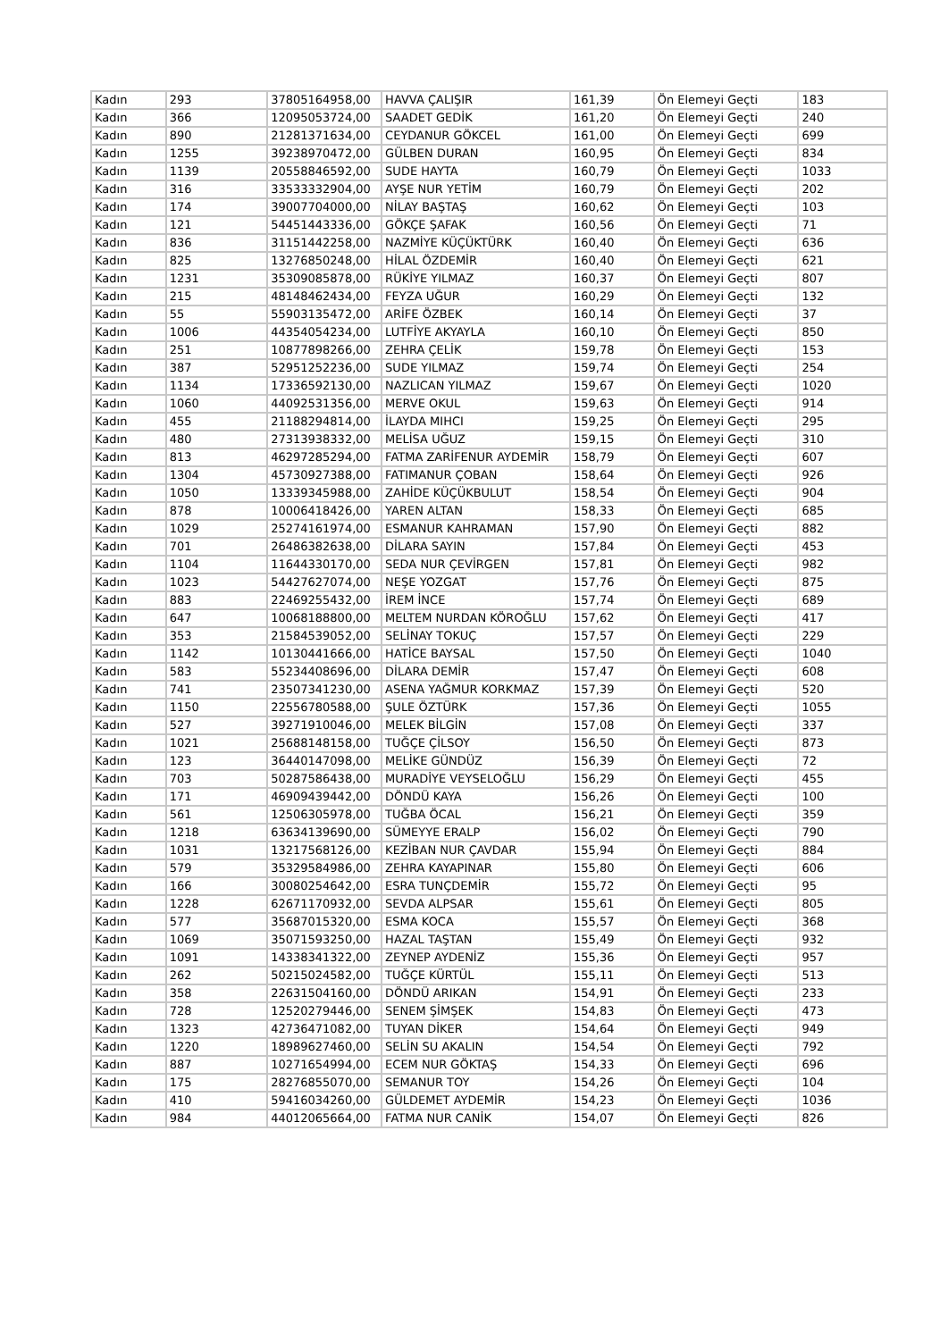| Kadın | 293 | 37805164958,00 | HAVVA ÇALIŞIR | 161,39 | Ön Elemeyi Geçti | 183 |
| Kadın | 366 | 12095053724,00 | SAADET GEDİK | 161,20 | Ön Elemeyi Geçti | 240 |
| Kadın | 890 | 21281371634,00 | CEYDANUR GÖKCEL | 161,00 | Ön Elemeyi Geçti | 699 |
| Kadın | 1255 | 39238970472,00 | GÜLBEN DURAN | 160,95 | Ön Elemeyi Geçti | 834 |
| Kadın | 1139 | 20558846592,00 | SUDE HAYTA | 160,79 | Ön Elemeyi Geçti | 1033 |
| Kadın | 316 | 33533332904,00 | AYŞE NUR YETİM | 160,79 | Ön Elemeyi Geçti | 202 |
| Kadın | 174 | 39007704000,00 | NİLAY BAŞTAŞ | 160,62 | Ön Elemeyi Geçti | 103 |
| Kadın | 121 | 54451443336,00 | GÖKÇE ŞAFAK | 160,56 | Ön Elemeyi Geçti | 71 |
| Kadın | 836 | 31151442258,00 | NAZMİYE KÜÇÜKTÜRK | 160,40 | Ön Elemeyi Geçti | 636 |
| Kadın | 825 | 13276850248,00 | HİLAL ÖZDEMİR | 160,40 | Ön Elemeyi Geçti | 621 |
| Kadın | 1231 | 35309085878,00 | RÜKİYE YILMAZ | 160,37 | Ön Elemeyi Geçti | 807 |
| Kadın | 215 | 48148462434,00 | FEYZA UĞUR | 160,29 | Ön Elemeyi Geçti | 132 |
| Kadın | 55 | 55903135472,00 | ARİFE ÖZBEK | 160,14 | Ön Elemeyi Geçti | 37 |
| Kadın | 1006 | 44354054234,00 | LUTFİYE AKYAYLA | 160,10 | Ön Elemeyi Geçti | 850 |
| Kadın | 251 | 10877898266,00 | ZEHRA ÇELİK | 159,78 | Ön Elemeyi Geçti | 153 |
| Kadın | 387 | 52951252236,00 | SUDE YILMAZ | 159,74 | Ön Elemeyi Geçti | 254 |
| Kadın | 1134 | 17336592130,00 | NAZLICAN YILMAZ | 159,67 | Ön Elemeyi Geçti | 1020 |
| Kadın | 1060 | 44092531356,00 | MERVE OKUL | 159,63 | Ön Elemeyi Geçti | 914 |
| Kadın | 455 | 21188294814,00 | İLAYDA MIHCI | 159,25 | Ön Elemeyi Geçti | 295 |
| Kadın | 480 | 27313938332,00 | MELİSA UĞUZ | 159,15 | Ön Elemeyi Geçti | 310 |
| Kadın | 813 | 46297285294,00 | FATMA ZARİFENUR AYDEMİR | 158,79 | Ön Elemeyi Geçti | 607 |
| Kadın | 1304 | 45730927388,00 | FATIMANUR ÇOBAN | 158,64 | Ön Elemeyi Geçti | 926 |
| Kadın | 1050 | 13339345988,00 | ZAHİDE KÜÇÜKBULUT | 158,54 | Ön Elemeyi Geçti | 904 |
| Kadın | 878 | 10006418426,00 | YAREN ALTAN | 158,33 | Ön Elemeyi Geçti | 685 |
| Kadın | 1029 | 25274161974,00 | ESMANUR KAHRAMAN | 157,90 | Ön Elemeyi Geçti | 882 |
| Kadın | 701 | 26486382638,00 | DİLARA SAYIN | 157,84 | Ön Elemeyi Geçti | 453 |
| Kadın | 1104 | 11644330170,00 | SEDA NUR ÇEVİRGEN | 157,81 | Ön Elemeyi Geçti | 982 |
| Kadın | 1023 | 54427627074,00 | NEŞE YOZGAT | 157,76 | Ön Elemeyi Geçti | 875 |
| Kadın | 883 | 22469255432,00 | İREM İNCE | 157,74 | Ön Elemeyi Geçti | 689 |
| Kadın | 647 | 10068188800,00 | MELTEM NURDAN KÖROĞLU | 157,62 | Ön Elemeyi Geçti | 417 |
| Kadın | 353 | 21584539052,00 | SELİNAY TOKUÇ | 157,57 | Ön Elemeyi Geçti | 229 |
| Kadın | 1142 | 10130441666,00 | HATİCE BAYSAL | 157,50 | Ön Elemeyi Geçti | 1040 |
| Kadın | 583 | 55234408696,00 | DİLARA DEMİR | 157,47 | Ön Elemeyi Geçti | 608 |
| Kadın | 741 | 23507341230,00 | ASENA YAĞMUR KORKMAZ | 157,39 | Ön Elemeyi Geçti | 520 |
| Kadın | 1150 | 22556780588,00 | ŞULE ÖZTÜRK | 157,36 | Ön Elemeyi Geçti | 1055 |
| Kadın | 527 | 39271910046,00 | MELEK BİLGİN | 157,08 | Ön Elemeyi Geçti | 337 |
| Kadın | 1021 | 25688148158,00 | TUĞÇE ÇİLSOY | 156,50 | Ön Elemeyi Geçti | 873 |
| Kadın | 123 | 36440147098,00 | MELİKE GÜNDÜZ | 156,39 | Ön Elemeyi Geçti | 72 |
| Kadın | 703 | 50287586438,00 | MURADİYE VEYSELOĞLU | 156,29 | Ön Elemeyi Geçti | 455 |
| Kadın | 171 | 46909439442,00 | DÖNDÜ KAYA | 156,26 | Ön Elemeyi Geçti | 100 |
| Kadın | 561 | 12506305978,00 | TUĞBA ÖCAL | 156,21 | Ön Elemeyi Geçti | 359 |
| Kadın | 1218 | 63634139690,00 | SÜMEYYE ERALP | 156,02 | Ön Elemeyi Geçti | 790 |
| Kadın | 1031 | 13217568126,00 | KEZİBAN NUR ÇAVDAR | 155,94 | Ön Elemeyi Geçti | 884 |
| Kadın | 579 | 35329584986,00 | ZEHRA KAYAPINAR | 155,80 | Ön Elemeyi Geçti | 606 |
| Kadın | 166 | 30080254642,00 | ESRA TUNÇDEMİR | 155,72 | Ön Elemeyi Geçti | 95 |
| Kadın | 1228 | 62671170932,00 | SEVDA ALPSAR | 155,61 | Ön Elemeyi Geçti | 805 |
| Kadın | 577 | 35687015320,00 | ESMA KOCA | 155,57 | Ön Elemeyi Geçti | 368 |
| Kadın | 1069 | 35071593250,00 | HAZAL TAŞTAN | 155,49 | Ön Elemeyi Geçti | 932 |
| Kadın | 1091 | 14338341322,00 | ZEYNEP AYDENİZ | 155,36 | Ön Elemeyi Geçti | 957 |
| Kadın | 262 | 50215024582,00 | TUĞÇE KÜRTÜL | 155,11 | Ön Elemeyi Geçti | 513 |
| Kadın | 358 | 22631504160,00 | DÖNDÜ ARIKAN | 154,91 | Ön Elemeyi Geçti | 233 |
| Kadın | 728 | 12520279446,00 | SENEM ŞİMŞEK | 154,83 | Ön Elemeyi Geçti | 473 |
| Kadın | 1323 | 42736471082,00 | TUYAN DİKER | 154,64 | Ön Elemeyi Geçti | 949 |
| Kadın | 1220 | 18989627460,00 | SELİN SU AKALIN | 154,54 | Ön Elemeyi Geçti | 792 |
| Kadın | 887 | 10271654994,00 | ECEM NUR GÖKTAŞ | 154,33 | Ön Elemeyi Geçti | 696 |
| Kadın | 175 | 28276855070,00 | SEMANUR TOY | 154,26 | Ön Elemeyi Geçti | 104 |
| Kadın | 410 | 59416034260,00 | GÜLDEMET AYDEMİR | 154,23 | Ön Elemeyi Geçti | 1036 |
| Kadın | 984 | 44012065664,00 | FATMA NUR CANİK | 154,07 | Ön Elemeyi Geçti | 826 |